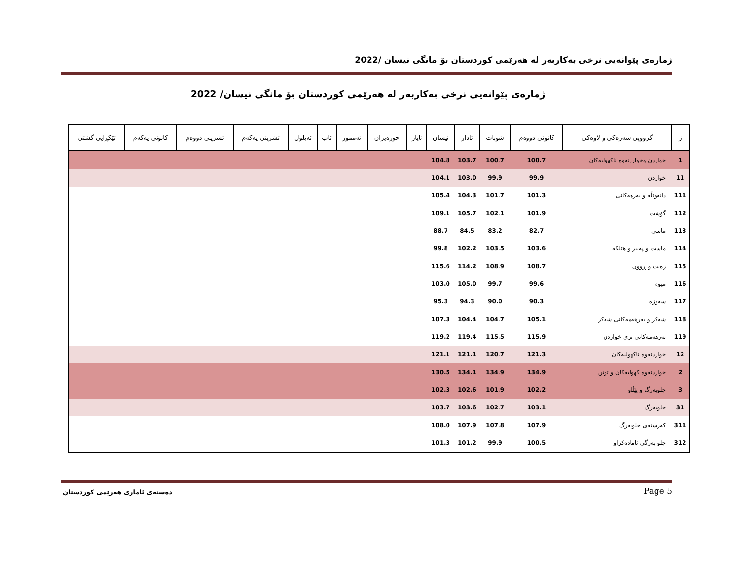ژمارەی پێوانەیی نرخی بەکاربەر لە هەرێمی کوردستان بۆ مانگی نیسان /2022
ژمارەی پێوانەیی نرخی بەکاربەر لە هەرێمی کوردستان بۆ مانگی نیسان/ 2022
| ژ | گرووپی سەرەکی و لاوەکی | کانونی دووەم | شوبات | ئادار | نیسان | ئایار | حوزەیران | تەمموز | ئاب | ئەیلول | تشرینی یەکەم | تشرینی دووەم | کانونی یەکەم | تێکڕایی گشتی |
| --- | --- | --- | --- | --- | --- | --- | --- | --- | --- | --- | --- | --- | --- | --- |
| 1 | خواردن وخواردنەوە ناکهولیەکان | 100.7 | 100.7 | 103.7 | 104.8 | | | | | | | | | |
| 11 | خواردن | 99.9 | 99.9 | 103.0 | 104.1 | | | | | | | | | |
| 111 | دانەوێڵە و بەرهەکانی | 101.3 | 101.7 | 104.3 | 105.4 | | | | | | | | | |
| 112 | گۆشت | 101.9 | 102.1 | 105.7 | 109.1 | | | | | | | | | |
| 113 | ماسی | 82.7 | 83.2 | 84.5 | 88.7 | | | | | | | | | |
| 114 | ماست و پەنیر و هێلکە | 103.6 | 103.5 | 102.2 | 99.8 | | | | | | | | | |
| 115 | زەیت و ڕوون | 108.7 | 108.9 | 114.2 | 115.6 | | | | | | | | | |
| 116 | میوە | 99.6 | 99.7 | 105.0 | 103.0 | | | | | | | | | |
| 117 | سەوزە | 90.3 | 90.0 | 94.3 | 95.3 | | | | | | | | | |
| 118 | شەکر و بەرهەمەکانی شەکر | 105.1 | 104.7 | 104.4 | 107.3 | | | | | | | | | |
| 119 | بەرهەمەکانی تری خواردن | 115.9 | 115.5 | 119.4 | 119.2 | | | | | | | | | |
| 12 | خواردنەوە ناکهولیەکان | 121.3 | 120.7 | 121.1 | 121.1 | | | | | | | | | |
| 2 | خواردنەوە کهولیەکان و توتن | 134.9 | 134.9 | 134.1 | 130.5 | | | | | | | | | |
| 3 | جلوبەرگ و پێڵاو | 102.2 | 101.9 | 102.6 | 102.3 | | | | | | | | | |
| 31 | جلوبەرگ | 103.1 | 102.7 | 103.6 | 103.7 | | | | | | | | | |
| 311 | کەرستەی جلوبەرگ | 107.9 | 107.8 | 107.9 | 108.0 | | | | | | | | | |
| 312 | جلو بەرگی ئامادەکراو | 100.5 | 99.9 | 101.2 | 101.3 | | | | | | | | | |
دەستەی ئاماری هەرێمی کوردستان Page 5